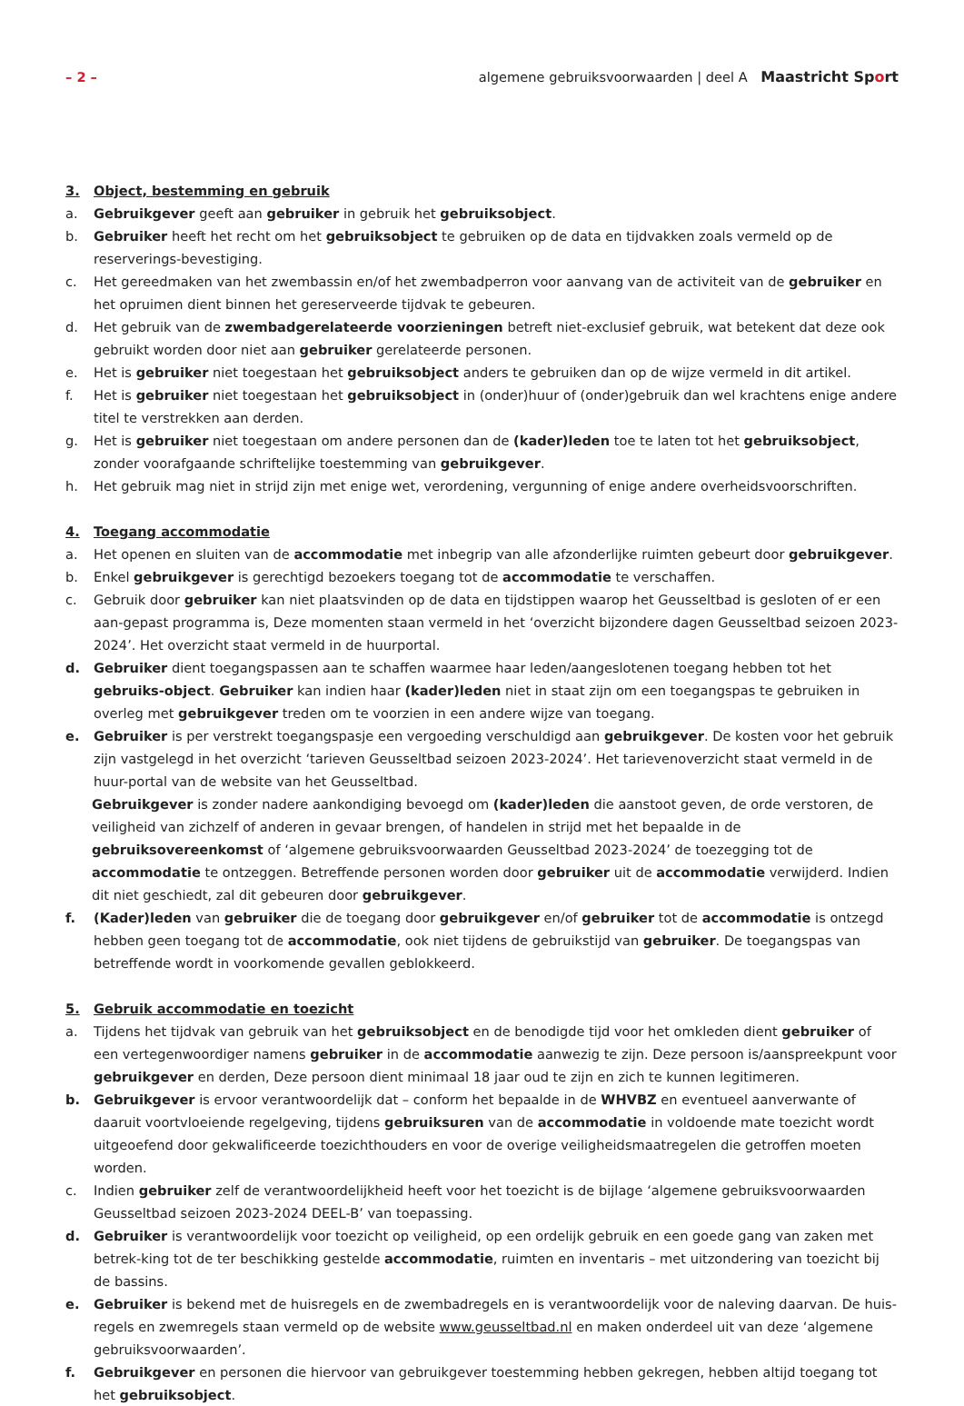– 2 – algemene gebruiksvoorwaarden | deel A Maastricht Sport
3. Object, bestemming en gebruik
a. Gebruikgever geeft aan gebruiker in gebruik het gebruiksobject.
b. Gebruiker heeft het recht om het gebruiksobject te gebruiken op de data en tijdvakken zoals vermeld op de reserverings-bevestiging.
c. Het gereedmaken van het zwembassin en/of het zwembadperron voor aanvang van de activiteit van de gebruiker en het opruimen dient binnen het gereserveerde tijdvak te gebeuren.
d. Het gebruik van de zwembadgerelateerde voorzieningen betreft niet-exclusief gebruik, wat betekent dat deze ook gebruikt worden door niet aan gebruiker gerelateerde personen.
e. Het is gebruiker niet toegestaan het gebruiksobject anders te gebruiken dan op de wijze vermeld in dit artikel.
f. Het is gebruiker niet toegestaan het gebruiksobject in (onder)huur of (onder)gebruik dan wel krachtens enige andere titel te verstrekken aan derden.
g. Het is gebruiker niet toegestaan om andere personen dan de (kader)leden toe te laten tot het gebruiksobject, zonder voorafgaande schriftelijke toestemming van gebruikgever.
h. Het gebruik mag niet in strijd zijn met enige wet, verordening, vergunning of enige andere overheidsvoorschriften.
4. Toegang accommodatie
a. Het openen en sluiten van de accommodatie met inbegrip van alle afzonderlijke ruimten gebeurt door gebruikgever.
b. Enkel gebruikgever is gerechtigd bezoekers toegang tot de accommodatie te verschaffen.
c. Gebruik door gebruiker kan niet plaatsvinden op de data en tijdstippen waarop het Geusseltbad is gesloten of er een aan-gepast programma is, Deze momenten staan vermeld in het ‘overzicht bijzondere dagen Geusseltbad seizoen 2023-2024’. Het overzicht staat vermeld in de huurportal.
d. Gebruiker dient toegangspassen aan te schaffen waarmee haar leden/aangeslotenen toegang hebben tot het gebruiks-object. Gebruiker kan indien haar (kader)leden niet in staat zijn om een toegangspas te gebruiken in overleg met gebruikgever treden om te voorzien in een andere wijze van toegang.
e. Gebruiker is per verstrekt toegangspasje een vergoeding verschuldigd aan gebruikgever. De kosten voor het gebruik zijn vastgelegd in het overzicht ‘tarieven Geusseltbad seizoen 2023-2024’. Het tarievenoverzicht staat vermeld in de huur-portal van de website van het Geusseltbad.
Gebruikgever is zonder nadere aankondiging bevoegd om (kader)leden die aanstoot geven, de orde verstoren, de veiligheid van zichzelf of anderen in gevaar brengen, of handelen in strijd met het bepaalde in de gebruiksovereenkomst of ‘algemene gebruiksvoorwaarden Geusseltbad 2023-2024’ de toezegging tot de accommodatie te ontzeggen. Betreffende personen worden door gebruiker uit de accommodatie verwijderd. Indien dit niet geschiedt, zal dit gebeuren door gebruikgever.
f. (Kader)leden van gebruiker die de toegang door gebruikgever en/of gebruiker tot de accommodatie is ontzegd hebben geen toegang tot de accommodatie, ook niet tijdens de gebruikstijd van gebruiker. De toegangspas van betreffende wordt in voorkomende gevallen geblokkeerd.
5. Gebruik accommodatie en toezicht
a. Tijdens het tijdvak van gebruik van het gebruiksobject en de benodigde tijd voor het omkleden dient gebruiker of een vertegenwoordiger namens gebruiker in de accommodatie aanwezig te zijn. Deze persoon is/aanspreekpunt voor gebruikgever en derden, Deze persoon dient minimaal 18 jaar oud te zijn en zich te kunnen legitimeren.
b. Gebruikgever is ervoor verantwoordelijk dat – conform het bepaalde in de WHVBZ en eventueel aanverwante of daaruit voortvloeiende regelgeving, tijdens gebruiksuren van de accommodatie in voldoende mate toezicht wordt uitgeoefend door gekwalificeerde toezichthouders en voor de overige veiligheidsmaatregelen die getroffen moeten worden.
c. Indien gebruiker zelf de verantwoordelijkheid heeft voor het toezicht is de bijlage ‘algemene gebruiksvoorwaarden Geusseltbad seizoen 2023-2024 DEEL-B’ van toepassing.
d. Gebruiker is verantwoordelijk voor toezicht op veiligheid, op een ordelijk gebruik en een goede gang van zaken met betrek-king tot de ter beschikking gestelde accommodatie, ruimten en inventaris – met uitzondering van toezicht bij de bassins.
e. Gebruiker is bekend met de huisregels en de zwembadregels en is verantwoordelijk voor de naleving daarvan. De huis-regels en zwemregels staan vermeld op de website www.geusseltbad.nl en maken onderdeel uit van deze ‘algemene gebruiksvoorwaarden’.
f. Gebruikgever en personen die hiervoor van gebruikgever toestemming hebben gekregen, hebben altijd toegang tot het gebruiksobject.